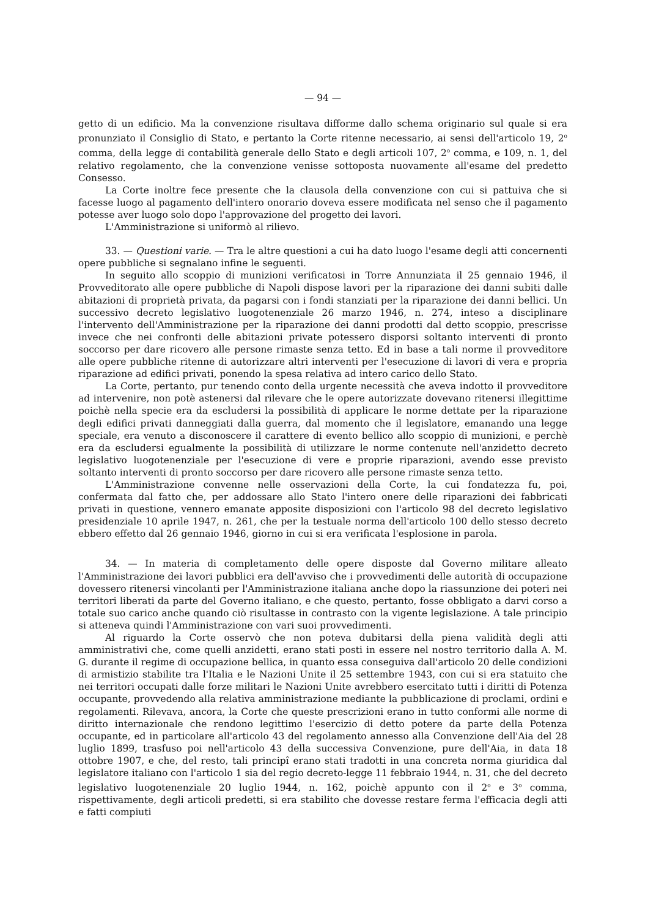— 94 —
getto di un edificio. Ma la convenzione risultava difforme dallo schema originario sul quale si era pronunziato il Consiglio di Stato, e pertanto la Corte ritenne necessario, ai sensi dell'articolo 19, 2<sup>o</sup> comma, della legge di contabilità generale dello Stato e degli articoli 107, 2<sup>o</sup> comma, e 109, n. 1, del relativo regolamento, che la convenzione venisse sottoposta nuovamente all'esame del predetto Consesso.
La Corte inoltre fece presente che la clausola della convenzione con cui si pattuiva che si facesse luogo al pagamento dell'intero onorario doveva essere modificata nel senso che il pagamento potesse aver luogo solo dopo l'approvazione del progetto dei lavori.
L'Amministrazione si uniformò al rilievo.
33. — Questioni varie. — Tra le altre questioni a cui ha dato luogo l'esame degli atti concernenti opere pubbliche si segnalano infine le seguenti.
In seguito allo scoppio di munizioni verificatosi in Torre Annunziata il 25 gennaio 1946, il Provveditorato alle opere pubbliche di Napoli dispose lavori per la riparazione dei danni subiti dalle abitazioni di proprietà privata, da pagarsi con i fondi stanziati per la riparazione dei danni bellici. Un successivo decreto legislativo luogotenenziale 26 marzo 1946, n. 274, inteso a disciplinare l'intervento dell'Amministrazione per la riparazione dei danni prodotti dal detto scoppio, prescrisse invece che nei confronti delle abitazioni private potessero disporsi soltanto interventi di pronto soccorso per dare ricovero alle persone rimaste senza tetto. Ed in base a tali norme il provveditore alle opere pubbliche ritenne di autorizzare altri interventi per l'esecuzione di lavori di vera e propria riparazione ad edifici privati, ponendo la spesa relativa ad intero carico dello Stato.
La Corte, pertanto, pur tenendo conto della urgente necessità che aveva indotto il provveditore ad intervenire, non potè astenersi dal rilevare che le opere autorizzate dovevano ritenersi illegittime poichè nella specie era da escludersi la possibilità di applicare le norme dettate per la riparazione degli edifici privati danneggiati dalla guerra, dal momento che il legislatore, emanando una legge speciale, era venuto a disconoscere il carattere di evento bellico allo scoppio di munizioni, e perchè era da escludersi egualmente la possibilità di utilizzare le norme contenute nell'anzidetto decreto legislativo luogotenenziale per l'esecuzione di vere e proprie riparazioni, avendo esse previsto soltanto interventi di pronto soccorso per dare ricovero alle persone rimaste senza tetto.
L'Amministrazione convenne nelle osservazioni della Corte, la cui fondatezza fu, poi, confermata dal fatto che, per addossare allo Stato l'intero onere delle riparazioni dei fabbricati privati in questione, vennero emanate apposite disposizioni con l'articolo 98 del decreto legislativo presidenziale 10 aprile 1947, n. 261, che per la testuale norma dell'articolo 100 dello stesso decreto ebbero effetto dal 26 gennaio 1946, giorno in cui si era verificata l'esplosione in parola.
34. — In materia di completamento delle opere disposte dal Governo militare alleato l'Amministrazione dei lavori pubblici era dell'avviso che i provvedimenti delle autorità di occupazione dovessero ritenersi vincolanti per l'Amministrazione italiana anche dopo la riassunzione dei poteri nei territori liberati da parte del Governo italiano, e che questo, pertanto, fosse obbligato a darvi corso a totale suo carico anche quando ciò risultasse in contrasto con la vigente legislazione. A tale principio si atteneva quindi l'Amministrazione con vari suoi provvedimenti.
Al riguardo la Corte osservò che non poteva dubitarsi della piena validità degli atti amministrativi che, come quelli anzidetti, erano stati posti in essere nel nostro territorio dalla A. M. G. durante il regime di occupazione bellica, in quanto essa conseguiva dall'articolo 20 delle condizioni di armistizio stabilite tra l'Italia e le Nazioni Unite il 25 settembre 1943, con cui si era statuito che nei territori occupati dalle forze militari le Nazioni Unite avrebbero esercitato tutti i diritti di Potenza occupante, provvedendo alla relativa amministrazione mediante la pubblicazione di proclami, ordini e regolamenti. Rilevava, ancora, la Corte che queste prescrizioni erano in tutto conformi alle norme di diritto internazionale che rendono legittimo l'esercizio di detto potere da parte della Potenza occupante, ed in particolare all'articolo 43 del regolamento annesso alla Convenzione dell'Aia del 28 luglio 1899, trasfuso poi nell'articolo 43 della successiva Convenzione, pure dell'Aia, in data 18 ottobre 1907, e che, del resto, tali principî erano stati tradotti in una concreta norma giuridica dal legislatore italiano con l'articolo 1 sia del regio decreto-legge 11 febbraio 1944, n. 31, che del decreto legislativo luogotenenziale 20 luglio 1944, n. 162, poichè appunto con il 2<sup>o</sup> e 3<sup>o</sup> comma, rispettivamente, degli articoli predetti, si era stabilito che dovesse restare ferma l'efficacia degli atti e fatti compiuti